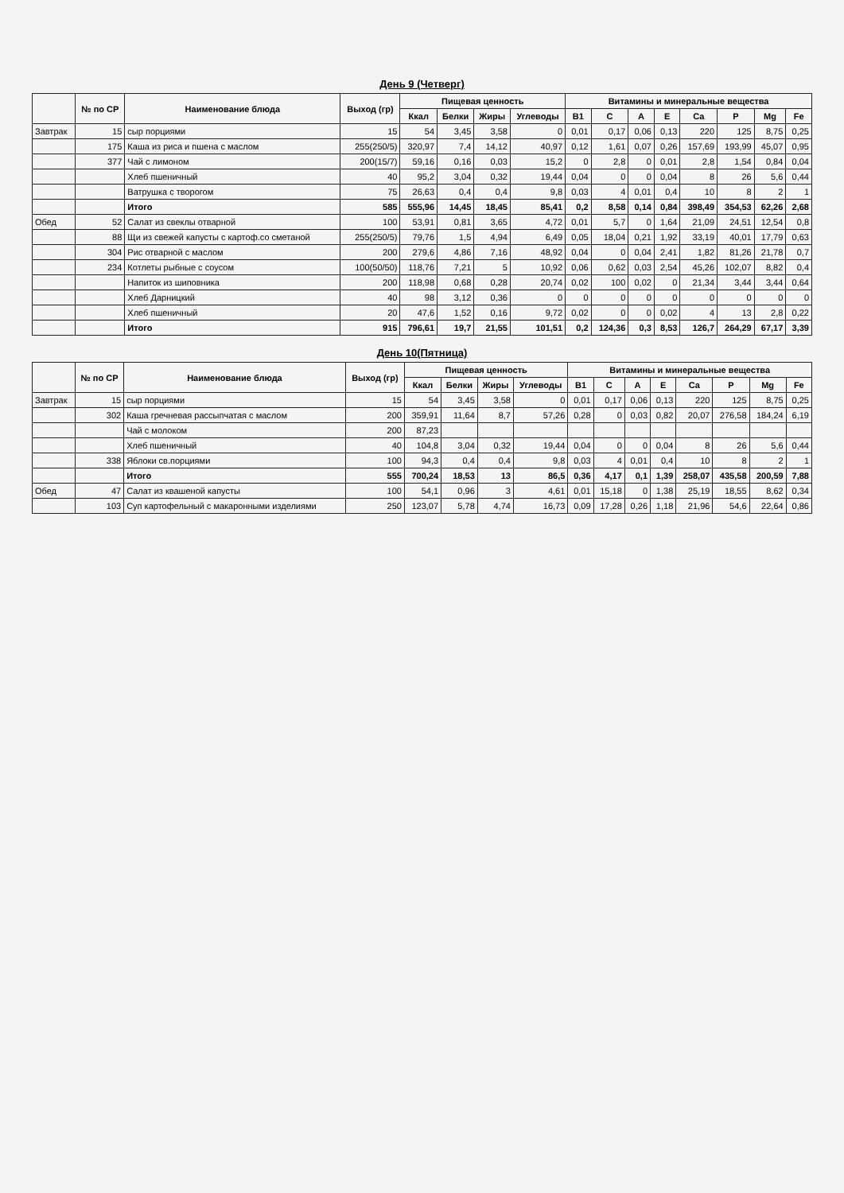День 9 (Четверг)
| | № по СР | Наименование блюда | Выход (гр) | Пищевая ценность | | | | Витамины и минеральные вещества | | | | | | | |
| --- | --- | --- | --- | --- | --- | --- | --- | --- | --- | --- | --- | --- | --- | --- | --- |
| | | | | Ккал | Белки | Жиры | Углеводы | B1 | C | A | E | Ca | P | Mg | Fe |
| Завтрак | 15 | сыр порциями | 15 | 54 | 3,45 | 3,58 | 0 | 0,01 | 0,17 | 0,06 | 0,13 | 220 | 125 | 8,75 | 0,25 |
| | 175 | Каша из риса и пшена с маслом | 255(250/5) | 320,97 | 7,4 | 14,12 | 40,97 | 0,12 | 1,61 | 0,07 | 0,26 | 157,69 | 193,99 | 45,07 | 0,95 |
| | 377 | Чай с лимоном | 200(15/7) | 59,16 | 0,16 | 0,03 | 15,2 | 0 | 2,8 | 0 | 0,01 | 2,8 | 1,54 | 0,84 | 0,04 |
| | | Хлеб пшеничный | 40 | 95,2 | 3,04 | 0,32 | 19,44 | 0,04 | 0 | 0 | 0,04 | 8 | 26 | 5,6 | 0,44 |
| | | Ватрушка с творогом | 75 | 26,63 | 0,4 | 0,4 | 9,8 | 0,03 | 4 | 0,01 | 0,4 | 10 | 8 | 2 | 1 |
| | | Итого | 585 | 555,96 | 14,45 | 18,45 | 85,41 | 0,2 | 8,58 | 0,14 | 0,84 | 398,49 | 354,53 | 62,26 | 2,68 |
| Обед | 52 | Салат из свеклы отварной | 100 | 53,91 | 0,81 | 3,65 | 4,72 | 0,01 | 5,7 | 0 | 1,64 | 21,09 | 24,51 | 12,54 | 0,8 |
| | 88 | Щи из свежей капусты с картоф.со сметаной | 255(250/5) | 79,76 | 1,5 | 4,94 | 6,49 | 0,05 | 18,04 | 0,21 | 1,92 | 33,19 | 40,01 | 17,79 | 0,63 |
| | 304 | Рис отварной с маслом | 200 | 279,6 | 4,86 | 7,16 | 48,92 | 0,04 | 0 | 0,04 | 2,41 | 1,82 | 81,26 | 21,78 | 0,7 |
| | 234 | Котлеты рыбные с соусом | 100(50/50) | 118,76 | 7,21 | 5 | 10,92 | 0,06 | 0,62 | 0,03 | 2,54 | 45,26 | 102,07 | 8,82 | 0,4 |
| | | Напиток из шиповника | 200 | 118,98 | 0,68 | 0,28 | 20,74 | 0,02 | 100 | 0,02 | 0 | 21,34 | 3,44 | 3,44 | 0,64 |
| | | Хлеб Дарницкий | 40 | 98 | 3,12 | 0,36 | 0 | 0 | 0 | 0 | 0 | 0 | 0 | 0 | 0 |
| | | Хлеб пшеничный | 20 | 47,6 | 1,52 | 0,16 | 9,72 | 0,02 | 0 | 0 | 0,02 | 4 | 13 | 2,8 | 0,22 |
| | | Итого | 915 | 796,61 | 19,7 | 21,55 | 101,51 | 0,2 | 124,36 | 0,3 | 8,53 | 126,7 | 264,29 | 67,17 | 3,39 |
День 10(Пятница)
| | № по СР | Наименование блюда | Выход (гр) | Пищевая ценность | | | | Витамины и минеральные вещества | | | | | | | |
| --- | --- | --- | --- | --- | --- | --- | --- | --- | --- | --- | --- | --- | --- | --- | --- |
| | | | | Ккал | Белки | Жиры | Углеводы | B1 | C | A | E | Ca | P | Mg | Fe |
| Завтрак | 15 | сыр порциями | 15 | 54 | 3,45 | 3,58 | 0 | 0,01 | 0,17 | 0,06 | 0,13 | 220 | 125 | 8,75 | 0,25 |
| | 302 | Каша гречневая рассыпчатая с маслом | 200 | 359,91 | 11,64 | 8,7 | 57,26 | 0,28 | 0 | 0,03 | 0,82 | 20,07 | 276,58 | 184,24 | 6,19 |
| | | Чай с молоком | 200 | 87,23 | | | | | | | | | | | |
| | | Хлеб пшеничный | 40 | 104,8 | 3,04 | 0,32 | 19,44 | 0,04 | 0 | 0 | 0,04 | 8 | 26 | 5,6 | 0,44 |
| | 338 | Яблоки св.порциями | 100 | 94,3 | 0,4 | 0,4 | 9,8 | 0,03 | 4 | 0,01 | 0,4 | 10 | 8 | 2 | 1 |
| | | Итого | 555 | 700,24 | 18,53 | 13 | 86,5 | 0,36 | 4,17 | 0,1 | 1,39 | 258,07 | 435,58 | 200,59 | 7,88 |
| Обед | 47 | Салат из квашеной капусты | 100 | 54,1 | 0,96 | 3 | 4,61 | 0,01 | 15,18 | 0 | 1,38 | 25,19 | 18,55 | 8,62 | 0,34 |
| | 103 | Суп картофельный с макаронными изделиями | 250 | 123,07 | 5,78 | 4,74 | 16,73 | 0,09 | 17,28 | 0,26 | 1,18 | 21,96 | 54,6 | 22,64 | 0,86 |